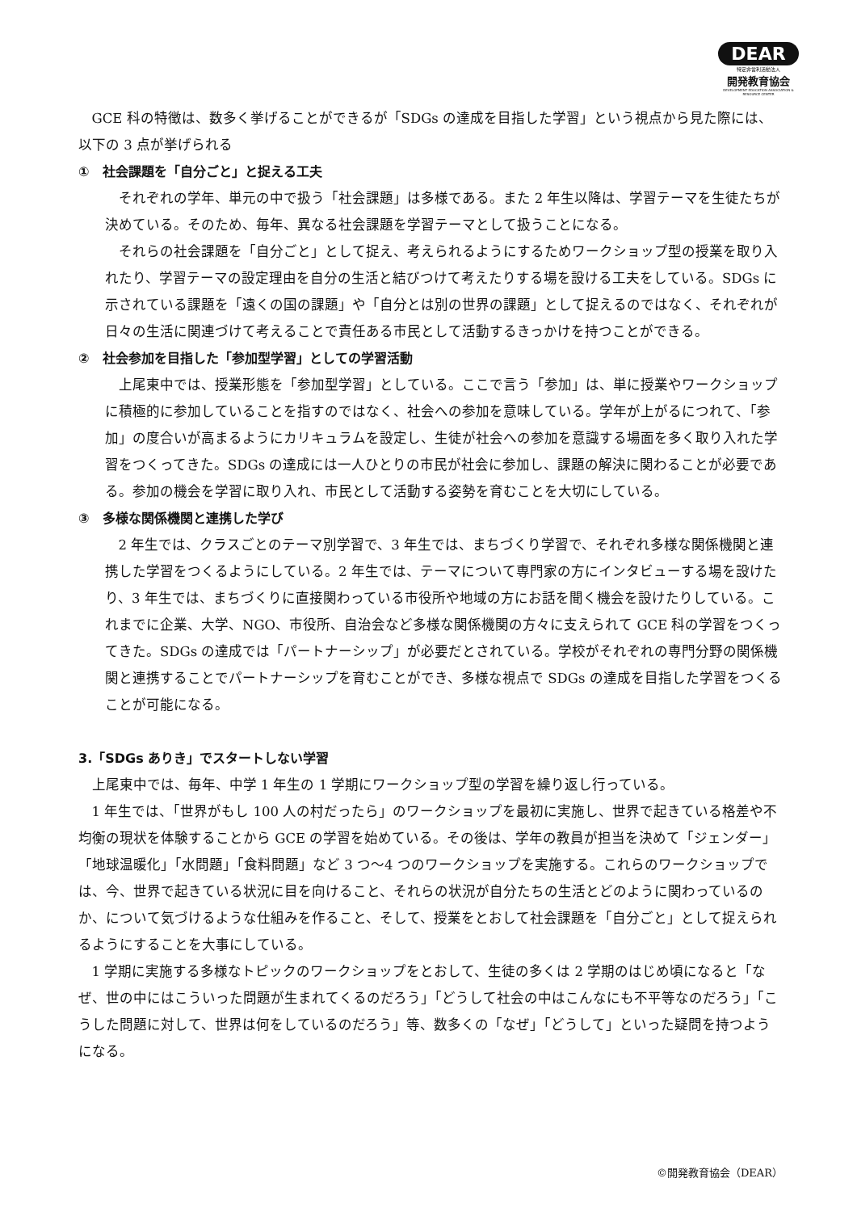DEAR
特定非営利活動法人
開発教育協会
DEVELOPMENT EDUCATION ASSOCIATION & RESOURCE CENTER
GCE 科の特徴は、数多く挙げることができるが「SDGs の達成を目指した学習」という視点から見た際には、以下の 3 点が挙げられる
①　社会課題を「自分ごと」と捉える工夫
それぞれの学年、単元の中で扱う「社会課題」は多様である。また 2 年生以降は、学習テーマを生徒たちが決めている。そのため、毎年、異なる社会課題を学習テーマとして扱うことになる。
それらの社会課題を「自分ごと」として捉え、考えられるようにするためワークショップ型の授業を取り入れたり、学習テーマの設定理由を自分の生活と結びつけて考えたりする場を設ける工夫をしている。SDGs に示されている課題を「遠くの国の課題」や「自分とは別の世界の課題」として捉えるのではなく、それぞれが日々の生活に関連づけて考えることで責任ある市民として活動するきっかけを持つことができる。
②　社会参加を目指した「参加型学習」としての学習活動
上尾東中では、授業形態を「参加型学習」としている。ここで言う「参加」は、単に授業やワークショップに積極的に参加していることを指すのではなく、社会への参加を意味している。学年が上がるにつれて、「参加」の度合いが高まるようにカリキュラムを設定し、生徒が社会への参加を意識する場面を多く取り入れた学習をつくってきた。SDGs の達成には一人ひとりの市民が社会に参加し、課題の解決に関わることが必要である。参加の機会を学習に取り入れ、市民として活動する姿勢を育むことを大切にしている。
③　多様な関係機関と連携した学び
2 年生では、クラスごとのテーマ別学習で、3 年生では、まちづくり学習で、それぞれ多様な関係機関と連携した学習をつくるようにしている。2 年生では、テーマについて専門家の方にインタビューする場を設けたり、3 年生では、まちづくりに直接関わっている市役所や地域の方にお話を聞く機会を設けたりしている。これまでに企業、大学、NGO、市役所、自治会など多様な関係機関の方々に支えられて GCE 科の学習をつくってきた。SDGs の達成では「パートナーシップ」が必要だとされている。学校がそれぞれの専門分野の関係機関と連携することでパートナーシップを育むことができ、多様な視点で SDGs の達成を目指した学習をつくることが可能になる。
3.「SDGs ありき」でスタートしない学習
上尾東中では、毎年、中学 1 年生の 1 学期にワークショップ型の学習を繰り返し行っている。
1 年生では、「世界がもし 100 人の村だったら」のワークショップを最初に実施し、世界で起きている格差や不均衡の現状を体験することから GCE の学習を始めている。その後は、学年の教員が担当を決めて「ジェンダー」「地球温暖化」「水問題」「食料問題」など 3 つ～4 つのワークショップを実施する。これらのワークショップでは、今、世界で起きている状況に目を向けること、それらの状況が自分たちの生活とどのように関わっているのか、について気づけるような仕組みを作ること、そして、授業をとおして社会課題を「自分ごと」として捉えられるようにすることを大事にしている。
1 学期に実施する多様なトピックのワークショップをとおして、生徒の多くは 2 学期のはじめ頃になると「なぜ、世の中にはこういった問題が生まれてくるのだろう」「どうして社会の中はこんなにも不平等なのだろう」「こうした問題に対して、世界は何をしているのだろう」等、数多くの「なぜ」「どうして」といった疑問を持つようになる。
©開発教育協会（DEAR）